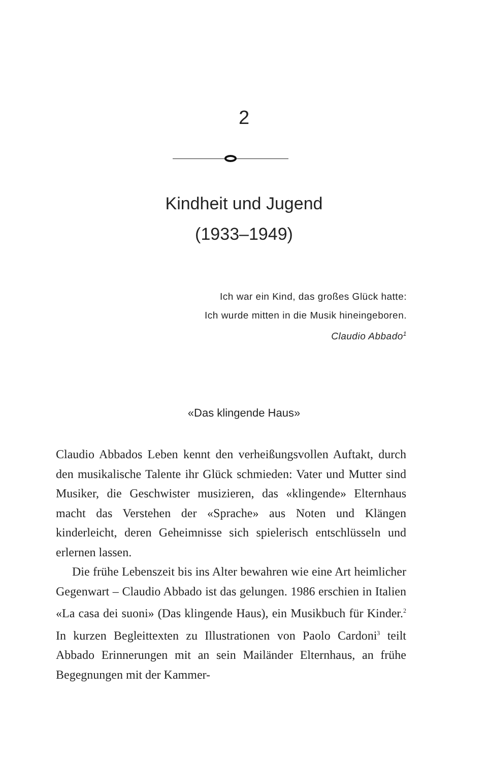2
Kindheit und Jugend
(1933–1949)
Ich war ein Kind, das großes Glück hatte:
Ich wurde mitten in die Musik hineingeboren.
Claudio Abbado<sup>1</sup>
«Das klingende Haus»
Claudio Abbados Leben kennt den verheißungsvollen Auftakt, durch den musikalische Talente ihr Glück schmieden: Vater und Mutter sind Musiker, die Geschwister musizieren, das «klingende» Elternhaus macht das Verstehen der «Sprache» aus Noten und Klängen kinderleicht, deren Geheimnisse sich spielerisch entschlüsseln und erlernen lassen.
Die frühe Lebenszeit bis ins Alter bewahren wie eine Art heimlicher Gegenwart – Claudio Abbado ist das gelungen. 1986 erschien in Italien «La casa dei suoni» (Das klingende Haus), ein Musikbuch für Kinder.<sup>2</sup> In kurzen Begleittexten zu Illustrationen von Paolo Cardoni<sup>3</sup> teilt Abbado Erinnerungen mit an sein Mailänder Elternhaus, an frühe Begegnungen mit der Kammer-